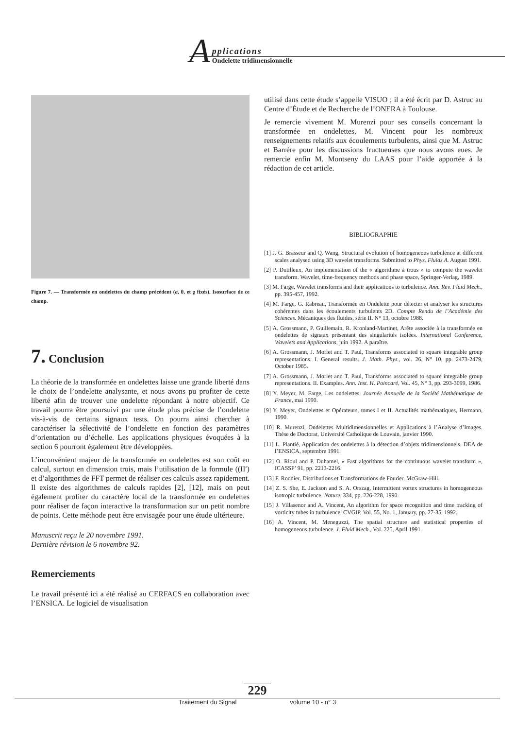A
pplications
Ondelette tridimensionnelle
Figure 7. — Transformée en ondelettes du champ précédent (a, θ, et χ fixés). Isosurface de ce champ.
7. Conclusion
La théorie de la transformée en ondelettes laisse une grande liberté dans le choix de l’ondelette analysante, et nous avons pu profiter de cette liberté afin de trouver une ondelette répondant à notre objectif. Ce travail pourra être poursuivi par une étude plus précise de l’ondelette vis-à-vis de certains signaux tests. On pourra ainsi chercher à caractériser la sélectivité de l’ondelette en fonction des paramètres d’orientation ou d’échelle. Les applications physiques évoquées à la section 6 pourront également être développées.
L’inconvénient majeur de la transformée en ondelettes est son coût en calcul, surtout en dimension trois, mais l’utilisation de la formule ((II′) et d’algorithmes de FFT permet de réaliser ces calculs assez rapidement. Il existe des algorithmes de calculs rapides [2], [12], mais on peut également profiter du caractère local de la transformée en ondelettes pour réaliser de façon interactive la transformation sur un petit nombre de points. Cette méthode peut être envisagée pour une étude ultérieure.
Manuscrit reçu le 20 novembre 1991.
Dernière révision le 6 novembre 92.
Remerciements
Le travail présenté ici a été réalisé au CERFACS en collaboration avec l’ENSICA. Le logiciel de visualisation
utilisé dans cette étude s’appelle VISUO ; il a été écrit par D. Astruc au Centre d’Étude et de Recherche de l’ONERA à Toulouse.
Je remercie vivement M. Murenzi pour ses conseils concernant la transformée en ondelettes, M. Vincent pour les nombreux renseignements relatifs aux écoulements turbulents, ainsi que M. Astruc et Barrère pour les discussions fructueuses que nous avons eues. Je remercie enfin M. Montseny du LAAS pour l’aide apportée à la rédaction de cet article.
BIBLIOGRAPHIE
[1] J. G. Brasseur and Q. Wang, Structural evolution of homogeneous turbulence at different scales analysed using 3D wavelet transforms. Submitted to Phys. Fluids A. August 1991.
[2] P. Dutilleux, An implementation of the « algorithme à trous » to compute the wavelet transform. Wavelet, time-frequency methods and phase space, Springer-Verlag, 1989.
[3] M. Farge, Wavelet transforms and their applications to turbulence. Ann. Rev. Fluid Mech., pp. 395-457, 1992.
[4] M. Farge, G. Rabreau, Transformée en Ondelette pour détecter et analyser les structures cohérentes dans les écoulements turbulents 2D. Compte Rendu de l’Académie des Sciences. Mécaniques des fluides, série II. N° 13, octobre 1988.
[5] A. Grossmann, P. Guillemain, R. Kronland-Martinet, Arête associée à la transformée en ondelettes de signaux présentant des singularités isolées. International Conference, Wavelets and Applications, juin 1992. A paraître.
[6] A. Grossmann, J. Morlet and T. Paul, Transforms associated to square integrable group representations. I. General results. J. Math. Phys., vol. 26, N° 10, pp. 2473-2479, October 1985.
[7] A. Grossmann, J. Morlet and T. Paul, Transforms associated to square integrable group representations. II. Examples. Ann. Inst. H. Poincaré, Vol. 45, N° 3, pp. 293-3099, 1986.
[8] Y. Meyer, M. Farge, Les ondelettes. Journée Annuelle de la Société Mathématique de France, mai 1990.
[9] Y. Meyer, Ondelettes et Opérateurs, tomes I et II. Actualités mathématiques, Hermann, 1990.
[10] R. Murenzi, Ondelettes Multidimensionnelles et Applications à l’Analyse d’Images. Thèse de Doctorat, Université Catholique de Louvain, janvier 1990.
[11] L. Plantié, Application des ondelettes à la détection d’objets tridimensionnels. DEA de l’ENSICA, septembre 1991.
[12] O. Rioul and P. Duhamel, « Fast algorithms for the continuous wavelet transform », ICASSP’ 91, pp. 2213-2216.
[13] F. Roddier, Distributions et Transformations de Fourier, McGraw-Hill.
[14] Z. S. She, E. Jackson and S. A. Orszag, Intermittent vortex structures in homogeneous isotropic turbulence. Nature, 334, pp. 226-228, 1990.
[15] J. Villasenor and A. Vincent, An algorithm for space recognition and time tracking of vorticity tubes in turbulence. CVGIP, Vol. 55, No. 1, January, pp. 27-35, 1992.
[16] A. Vincent, M. Meneguzzi, The spatial structure and statistical properties of homogeneous turbulence. J. Fluid Mech., Vol. 225, April 1991.
229
Traitement du Signal volume 10 - n° 3